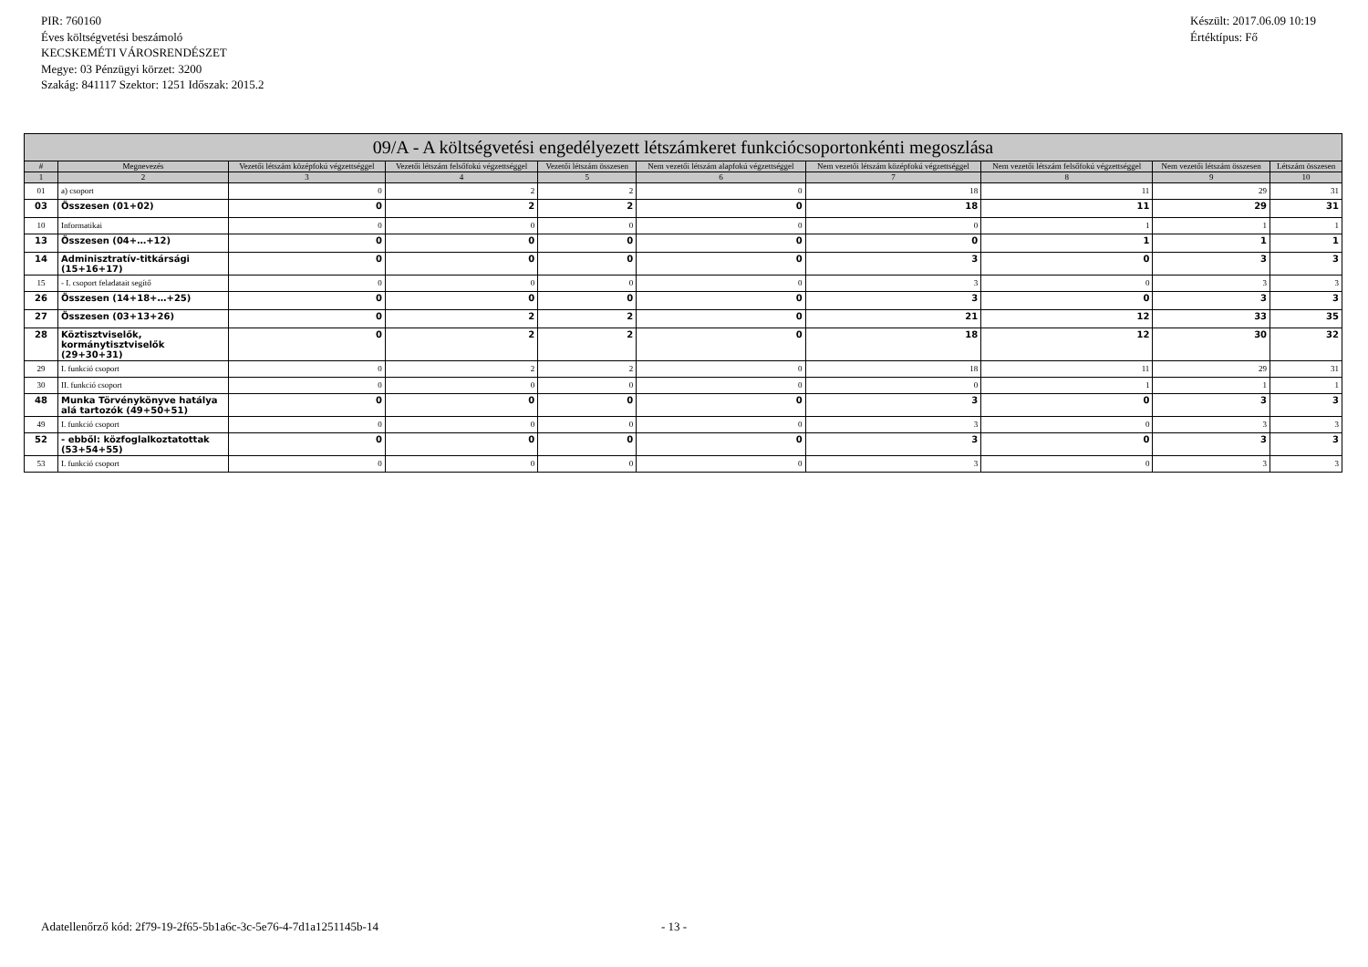PIR: 760160
Éves költségvetési beszámoló
KECSKEMÉTI VÁROSRENDÉSZET
Megye: 03 Pénzügyi körzet: 3200
Szakág: 841117 Szektor: 1251 Időszak: 2015.2
Készült: 2017.06.09 10:19
Értéktípus: Fő
| 09/A - A költségvetési engedélyezett létszámkeret funkciócsoportonkénti megoszlása | | | | | | | | | |
| --- | --- | --- | --- | --- | --- | --- | --- | --- | --- |
| # | Megnevezés | Vezetői létszám középfokú végzettséggel | Vezetői létszám felsőfokú végzettséggel | Vezetői létszám összesen | Nem vezetői létszám alapfokú végzettséggel | Nem vezetői létszám középfokú végzettséggel | Nem vezetői létszám felsőfokú végzettséggel | Nem vezetői létszám összesen | Létszám összesen |
| 1 | 2 | 3 | 4 | 5 | 6 | 7 | 8 | 9 | 10 |
| 01 | a) csoport | 0 | 2 | 2 | 0 | 18 | 11 | 29 | 31 |
| 03 | Összesen (01+02) | 0 | 2 | 2 | 0 | 18 | 11 | 29 | 31 |
| 10 | Informatikai | 0 | 0 | 0 | 0 | 0 | 1 | 1 | 1 |
| 13 | Összesen (04+…+12) | 0 | 0 | 0 | 0 | 0 | 1 | 1 | 1 |
| 14 | Adminisztratív-titkársági (15+16+17) | 0 | 0 | 0 | 0 | 3 | 0 | 3 | 3 |
| 15 | - I. csoport feladatait segítő | 0 | 0 | 0 | 0 | 3 | 0 | 3 | 3 |
| 26 | Összesen (14+18+…+25) | 0 | 0 | 0 | 0 | 3 | 0 | 3 | 3 |
| 27 | Összesen (03+13+26) | 0 | 2 | 2 | 0 | 21 | 12 | 33 | 35 |
| 28 | Köztisztviselők, kormánytisztviselők (29+30+31) | 0 | 2 | 2 | 0 | 18 | 12 | 30 | 32 |
| 29 | I. funkció csoport | 0 | 2 | 2 | 0 | 18 | 11 | 29 | 31 |
| 30 | II. funkció csoport | 0 | 0 | 0 | 0 | 0 | 1 | 1 | 1 |
| 48 | Munka Törvénykönyve hatálya alá tartozók (49+50+51) | 0 | 0 | 0 | 0 | 3 | 0 | 3 | 3 |
| 49 | I. funkció csoport | 0 | 0 | 0 | 0 | 3 | 0 | 3 | 3 |
| 52 | - ebből: közfoglalkoztatottak (53+54+55) | 0 | 0 | 0 | 0 | 3 | 0 | 3 | 3 |
| 53 | I. funkció csoport | 0 | 0 | 0 | 0 | 3 | 0 | 3 | 3 |
Adatellenőrző kód: 2f79-19-2f65-5b1a6c-3c-5e76-4-7d1a1251145b-14
- 13 -